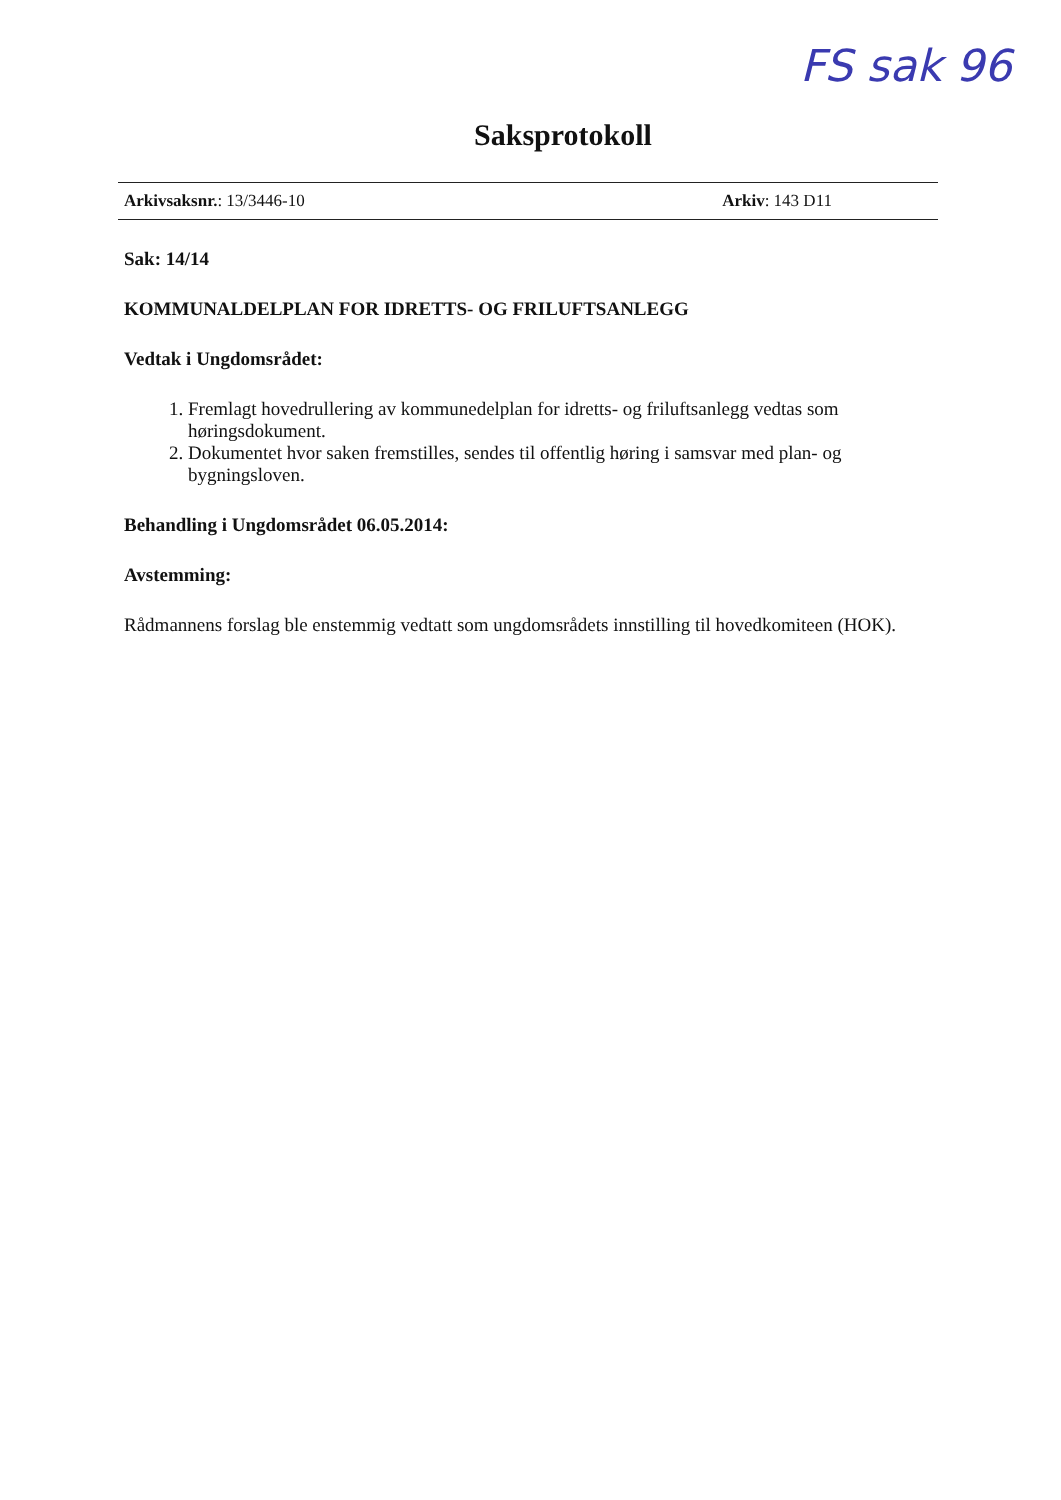FS sak 96
Saksprotokoll
Arkivsaksnr.: 13/3446-10 Arkiv: 143 D11
Sak: 14/14
KOMMUNALDELPLAN FOR IDRETTS- OG FRILUFTSANLEGG
Vedtak i Ungdomsrådet:
1. Fremlagt hovedrullering av kommunedelplan for idretts- og friluftsanlegg vedtas som høringsdokument.
2. Dokumentet hvor saken fremstilles, sendes til offentlig høring i samsvar med plan- og bygningsloven.
Behandling i Ungdomsrådet 06.05.2014:
Avstemming:
Rådmannens forslag ble enstemmig vedtatt som ungdomsrådets innstilling til hovedkomiteen (HOK).